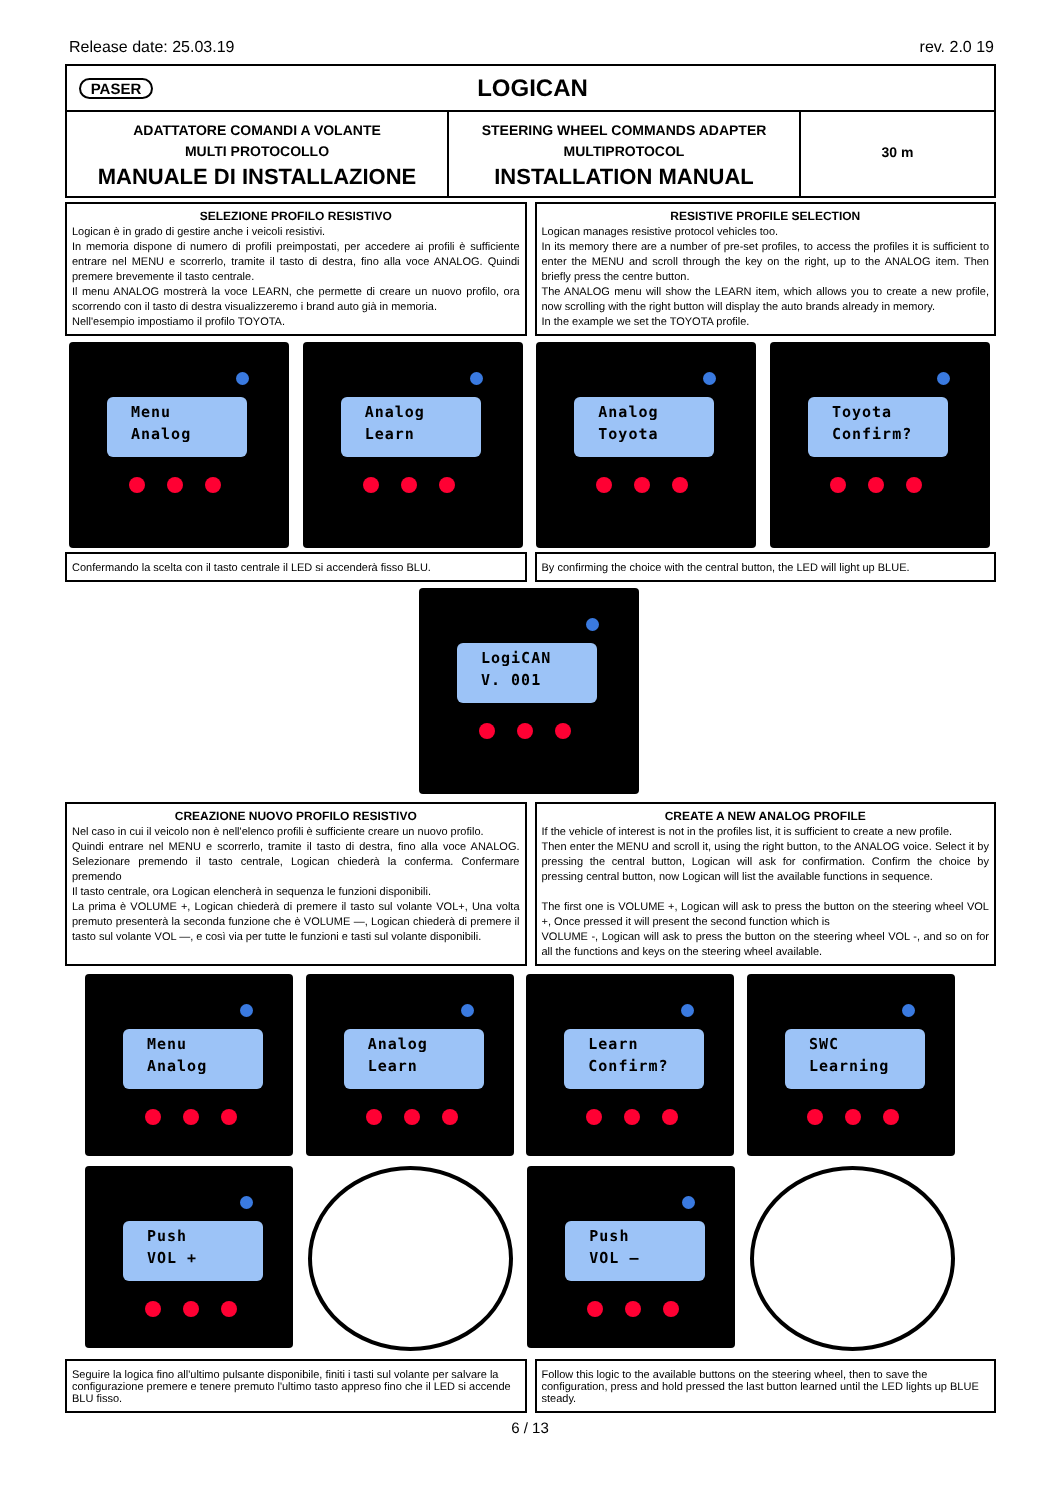Release date: 25.03.19 rev. 2.0 19
PASER
LOGICAN
ADATTATORE COMANDI A VOLANTE
MULTI PROTOCOLLO
MANUALE DI INSTALLAZIONE
STEERING WHEEL COMMANDS ADAPTER
MULTIPROTOCOL
INSTALLATION MANUAL
30 m
SELEZIONE PROFILO RESISTIVO
Logican è in grado di gestire anche i veicoli resistivi.
In memoria dispone di numero di profili preimpostati, per accedere ai profili è sufficiente entrare nel MENU e scorrerlo, tramite il tasto di destra, fino alla voce ANALOG. Quindi premere brevemente il tasto centrale.
Il menu ANALOG mostrerà la voce LEARN, che permette di creare un nuovo profilo, ora scorrendo con il tasto di destra visualizzeremo i brand auto già in memoria.
Nell'esempio impostiamo il profilo TOYOTA.
RESISTIVE PROFILE SELECTION
Logican manages resistive protocol vehicles too.
In its memory there are a number of pre-set profiles, to access the profiles it is sufficient to enter the MENU and scroll through the key on the right, up to the ANALOG item. Then briefly press the centre button.
The ANALOG menu will show the LEARN item, which allows you to create a new profile, now scrolling with the right button will display the auto brands already in memory.
In the example we set the TOYOTA profile.
Menu
Analog
Analog
Learn
Analog
Toyota
Toyota
Confirm?
Confermando la scelta con il tasto centrale il LED si accenderà fisso BLU.
By confirming the choice with the central button, the LED will light up BLUE.
LogiCAN
V. 001
CREAZIONE NUOVO PROFILO RESISTIVO
Nel caso in cui il veicolo non è nell'elenco profili è sufficiente creare un nuovo profilo.
Quindi entrare nel MENU e scorrerlo, tramite il tasto di destra, fino alla voce ANALOG. Selezionare premendo il tasto centrale, Logican chiederà la conferma. Confermare premendo
Il tasto centrale, ora Logican elencherà in sequenza le funzioni disponibili.
La prima è VOLUME +, Logican chiederà di premere il tasto sul volante VOL+, Una volta premuto presenterà la seconda funzione che è VOLUME —, Logican chiederà di premere il tasto sul volante VOL —, e così via per tutte le funzioni e tasti sul volante disponibili.
CREATE A NEW ANALOG PROFILE
If the vehicle of interest is not in the profiles list, it is sufficient to create a new profile.
Then enter the MENU and scroll it, using the right button, to the ANALOG voice. Select it by pressing the central button, Logican will ask for confirmation. Confirm the choice by pressing central button, now Logican will list the available functions in sequence.
The first one is VOLUME +, Logican will ask to press the button on the steering wheel VOL +, Once pressed it will present the second function which is
VOLUME -, Logican will ask to press the button on the steering wheel VOL -, and so on for all the functions and keys on the steering wheel available.
Menu
Analog
Analog
Learn
Learn
Confirm?
SWC
Learning
Push
VOL +
Push
VOL —
Seguire la logica fino all'ultimo pulsante disponibile, finiti i tasti sul volante per salvare la configurazione premere e tenere premuto l'ultimo tasto appreso fino che il LED si accende BLU fisso.
Follow this logic to the available buttons on the steering wheel, then to save the configuration, press and hold pressed the last button learned until the LED lights up BLUE steady.
6 / 13